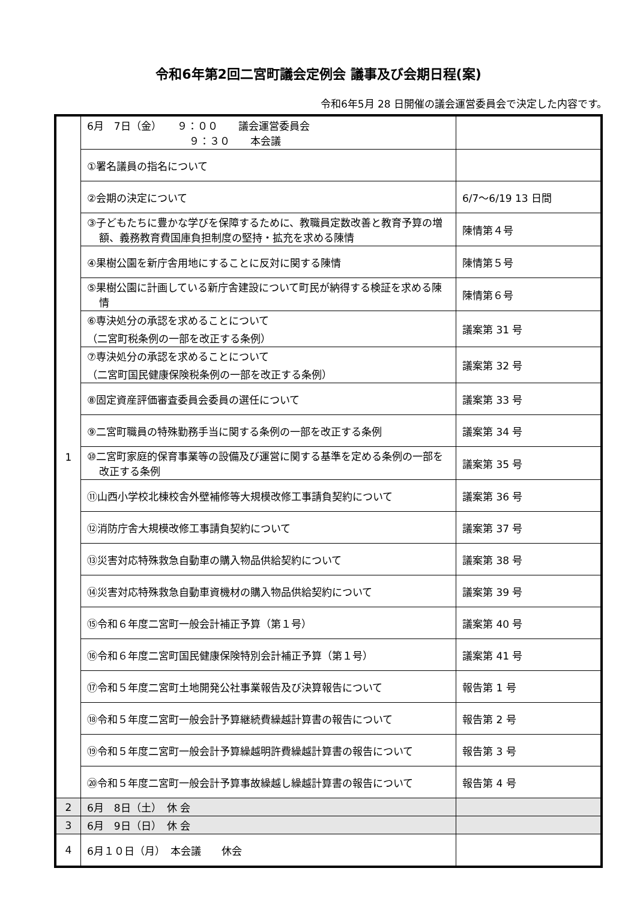令和6年第2回二宮町議会定例会 議事及び会期日程(案)
令和6年5月 28 日開催の議会運営委員会で決定した内容です。
| 1 | 6月 7日（金） ９：００ 議会運営委員会 ９：３０ 本会議 | |
| | ①署名議員の指名について | |
| | ②会期の決定について | 6/7～6/19 13 日間 |
| | ③子どもたちに豊かな学びを保障するために、教職員定数改善と教育予算の増額、義務教育費国庫負担制度の堅持・拡充を求める陳情 | 陳情第４号 |
| | ④果樹公園を新庁舎用地にすることに反対に関する陳情 | 陳情第５号 |
| | ⑤果樹公園に計画している新庁舎建設について町民が納得する検証を求める陳情 | 陳情第６号 |
| | ⑥専決処分の承認を求めることについて （二宮町税条例の一部を改正する条例） | 議案第 31 号 |
| | ⑦専決処分の承認を求めることについて （二宮町国民健康保険税条例の一部を改正する条例） | 議案第 32 号 |
| | ⑧固定資産評価審査委員会委員の選任について | 議案第 33 号 |
| | ⑨二宮町職員の特殊勤務手当に関する条例の一部を改正する条例 | 議案第 34 号 |
| | ⑩二宮町家庭的保育事業等の設備及び運営に関する基準を定める条例の一部を改正する条例 | 議案第 35 号 |
| | ⑪山西小学校北棟校舎外壁補修等大規模改修工事請負契約について | 議案第 36 号 |
| | ⑫消防庁舎大規模改修工事請負契約について | 議案第 37 号 |
| | ⑬災害対応特殊救急自動車の購入物品供給契約について | 議案第 38 号 |
| | ⑭災害対応特殊救急自動車資機材の購入物品供給契約について | 議案第 39 号 |
| | ⑮令和６年度二宮町一般会計補正予算（第１号） | 議案第 40 号 |
| | ⑯令和６年度二宮町国民健康保険特別会計補正予算（第１号） | 議案第 41 号 |
| | ⑰令和５年度二宮町土地開発公社事業報告及び決算報告について | 報告第 1 号 |
| | ⑱令和５年度二宮町一般会計予算継続費繰越計算書の報告について | 報告第 2 号 |
| | ⑲令和５年度二宮町一般会計予算繰越明許費繰越計算書の報告について | 報告第 3 号 |
| | ⑳令和５年度二宮町一般会計予算事故繰越し繰越計算書の報告について | 報告第 4 号 |
| 2 | 6月 8日（土） 休 会 | |
| 3 | 6月 9日（日） 休 会 | |
| 4 | 6月１０日（月） 本会議 休会 | |